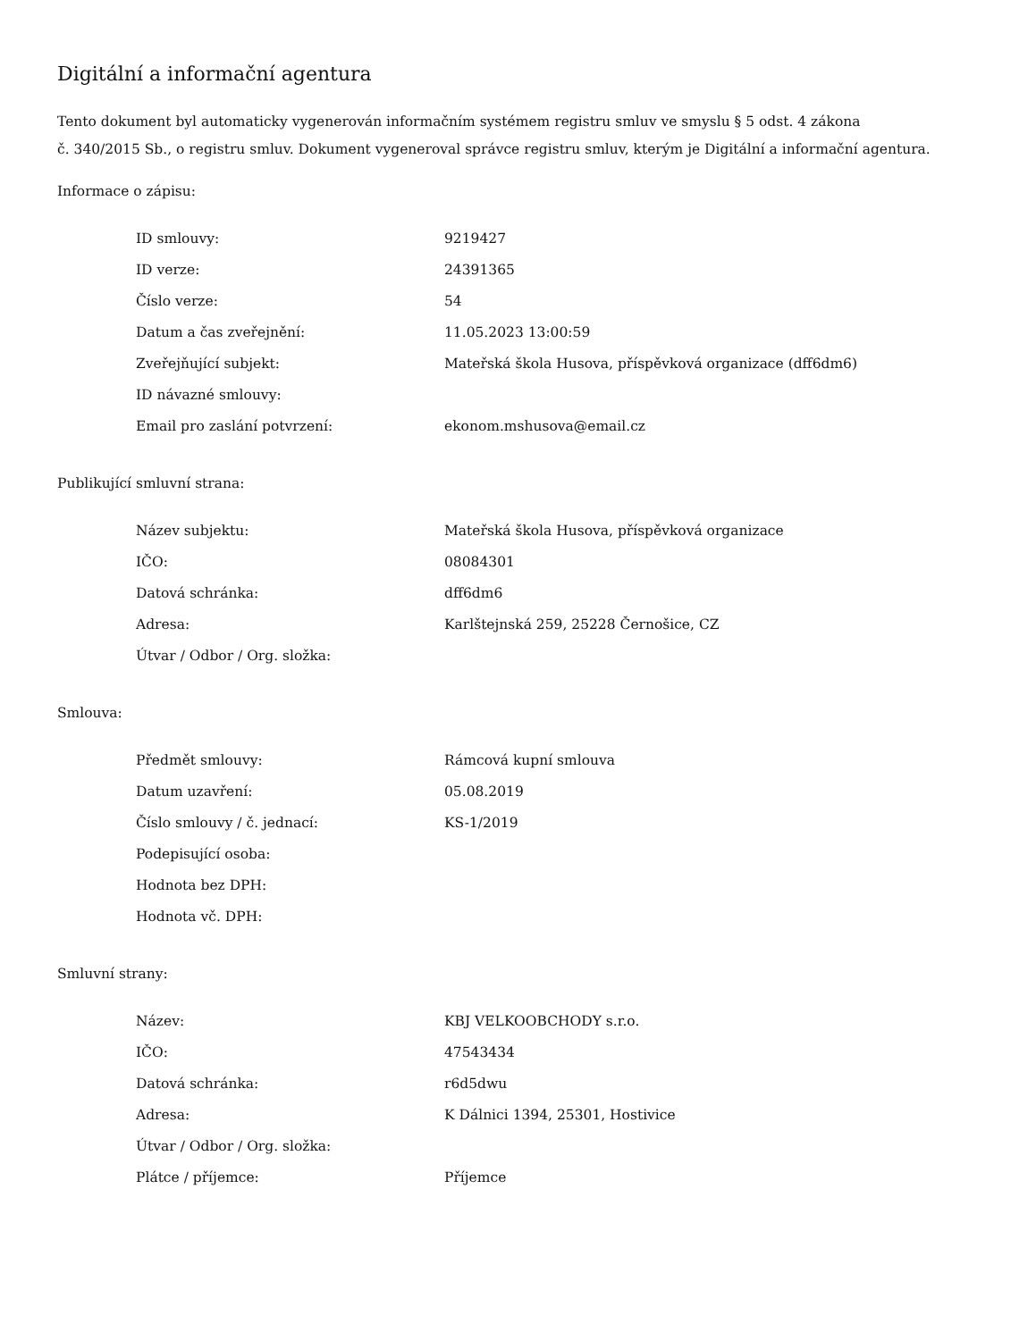Digitální a informační agentura
Tento dokument byl automaticky vygenerován informačním systémem registru smluv ve smyslu § 5 odst. 4 zákona
č. 340/2015 Sb., o registru smluv. Dokument vygeneroval správce registru smluv, kterým je Digitální a informační agentura.
Informace o zápisu:
| ID smlouvy: | 9219427 |
| ID verze: | 24391365 |
| Číslo verze: | 54 |
| Datum a čas zveřejnění: | 11.05.2023 13:00:59 |
| Zveřejňující subjekt: | Mateřská škola Husova, příspěvková organizace (dff6dm6) |
| ID návazné smlouvy: | |
| Email pro zaslání potvrzení: | ekonom.mshusova@email.cz |
Publikující smluvní strana:
| Název subjektu: | Mateřská škola Husova, příspěvková organizace |
| IČO: | 08084301 |
| Datová schránka: | dff6dm6 |
| Adresa: | Karlštejnská 259, 25228 Černošice, CZ |
| Útvar / Odbor / Org. složka: | |
Smlouva:
| Předmět smlouvy: | Rámcová kupní smlouva |
| Datum uzavření: | 05.08.2019 |
| Číslo smlouvy / č. jednací: | KS-1/2019 |
| Podepisující osoba: | |
| Hodnota bez DPH: | |
| Hodnota vč. DPH: | |
Smluvní strany:
| Název: | KBJ VELKOOBCHODY s.r.o. |
| IČO: | 47543434 |
| Datová schránka: | r6d5dwu |
| Adresa: | K Dálnici 1394, 25301, Hostivice |
| Útvar / Odbor / Org. složka: | |
| Plátce / příjemce: | Příjemce |